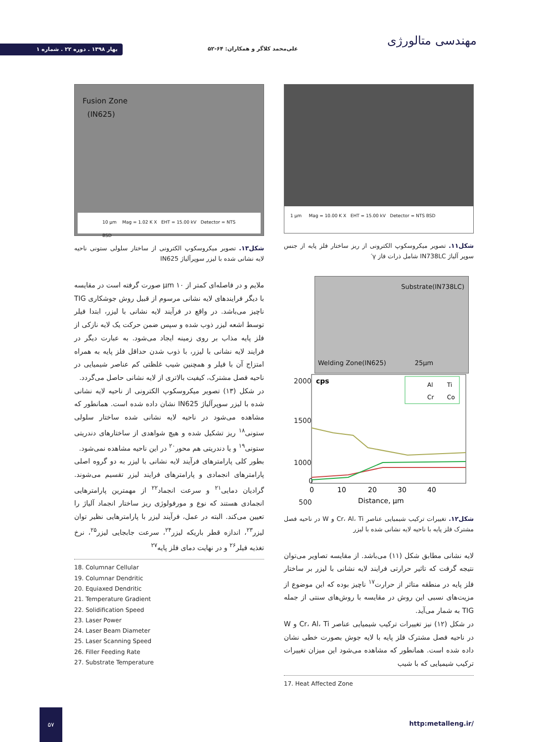مهندسی متالورژی
علی‌محمد کلاگر و همکاران: ۶۴-۵۲
بهار ۱۳۹۸ . دوره ۲۲ . شماره ۱
1 µm Mag = 10.00 K X EHT = 15.00 kV Detector = NTS BSD
شکل۱۱. تصویر میکروسکوپ الکترونی از ریز ساختار فلز پایه از جنس سوپر آلیاژ IN738LC شامل ذرات فاز γ′
Substrate(IN738LC)
Welding Zone(IN625) 25µm
2000
1500
1000
500
0
cps
Al
Ti
Cr
Co
0
10
20
30
40
Distance, µm
شکل۱۲. تغییرات ترکیب شیمیایی عناصر Cr، Al، Ti و W در ناحیه فصل مشترک فلز پایه با ناحیه لایه نشانی شده با لیزر
لایه نشانی مطابق شکل (۱۱) می‌باشد. از مقایسه تصاویر می‌توان نتیجه گرفت که تاثیر حرارتی فرایند لایه نشانی با لیزر بر ساختار فلز پایه در منطقه متاثر از حرارت<sup>۱۷</sup> ناچیز بوده که این موضوع از مزیت‌های نسبی این روش در مقایسه با روش‌های سنتی از جمله TIG به شمار می‌آید.
در شکل (۱۲) نیز تغییرات ترکیب شیمیایی عناصر Cr، Al، Ti و W در ناحیه فصل مشترک فلز پایه با لایه جوش بصورت خطی نشان داده شده است. همانطور که مشاهده می‌شود این میزان تغییرات ترکیب شیمیایی که با شیب
17. Heat Affected Zone
Fusion Zone
(IN625)
10 µm Mag = 1.02 K X EHT = 15.00 kV Detector = NTS BSD
شکل۱۳. تصویر میکروسکوپ الکترونی از ساختار سلولی ستونی ناحیه لایه نشانی شده با لیزر سوپرآلیاژ IN625
ملایم و در فاصله‌ای کمتر از ۱۰ µm صورت گرفته است در مقایسه با دیگر فرایندهای لایه نشانی مرسوم از قبیل روش جوشکاری TIG ناچیز می‌باشد. در واقع در فرآیند لایه نشانی با لیزر، ابتدا فیلر توسط اشعه لیزر ذوب شده و سپس ضمن حرکت یک لایه نازکی از فلز پایه مذاب بر روی زمینه ایجاد می‌شود. به عبارت دیگر در فرایند لایه نشانی با لیزر، با ذوب شدن حداقل فلز پایه به همراه امتزاج آن با فیلر و همچنین شیب غلظتی کم عناصر شیمیایی در ناحیه فصل مشترک، کیفیت بالاتری از لایه نشانی حاصل می‌گردد.
در شکل (۱۳) تصویر میکروسکوپ الکترونی از ناحیه لایه نشانی شده با لیزر سوپرآلیاژ IN625 نشان داده شده است. همانطور که مشاهده می‌شود در ناحیه لایه نشانی شده ساختار سلولی ستونی<sup>۱۸</sup> ریز تشکیل شده و هیچ شواهدی از ساختارهای دندریتی ستونی<sup>۱۹</sup> و یا دندریتی هم محور<sup>۲۰</sup> در این ناحیه مشاهده نمی‌شود.
بطور کلی پارامترهای فرآیند لایه نشانی با لیزر به دو گروه اصلی پارامترهای انجمادی و پارامترهای فرایند لیزر تقسیم می‌شوند. گرادیان دمایی<sup>۲۱</sup> و سرعت انجماد<sup>۲۲</sup> از مهمترین پارامترهایی انجمادی هستند که نوع و مورفولوژی ریز ساختار انجماد آلیاژ را تعیین می‌کند. البته در عمل، فرآیند لیزر با پارامترهایی نظیر توان لیزر<sup>۲۳</sup>، اندازه قطر باریکه لیزر<sup>۲۴</sup>، سرعت جابجایی لیزر<sup>۲۵</sup>، نرخ تغذیه فیلر<sup>۲۶</sup> و در نهایت دمای فلز پایه<sup>۲۷</sup>
18. Columnar Cellular
19. Columnar Dendritic
20. Equiaxed Dendritic
21. Temperature Gradient
22. Solidification Speed
23. Laser Power
24. Laser Beam Diameter
25. Laser Scanning Speed
26. Filler Feeding Rate
27. Substrate Temperature
۵۷
http:metalleng.ir/